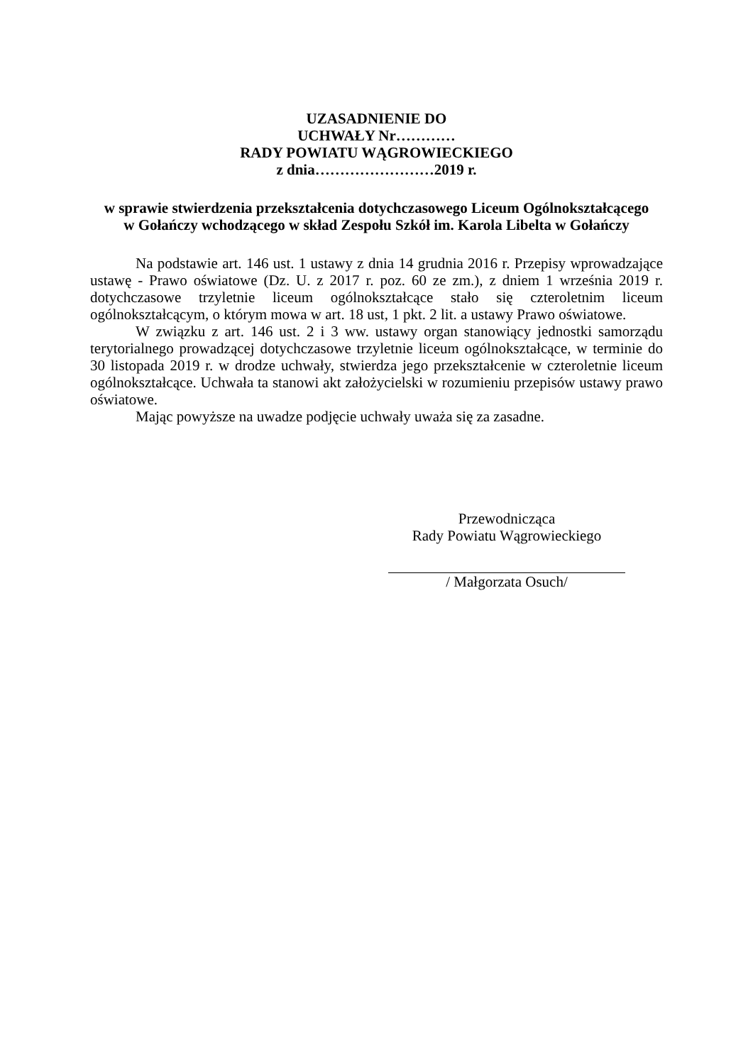UZASADNIENIE DO
UCHWAŁY Nr…………
RADY POWIATU WĄGROWIECKIEGO
z dnia……………………2019 r.
w sprawie stwierdzenia przekształcenia dotychczasowego Liceum Ogólnokształcącego
w Gołańczy wchodzącego w skład Zespołu Szkół im. Karola Libelta w Gołańczy
Na podstawie art. 146 ust. 1 ustawy z dnia 14 grudnia 2016 r. Przepisy wprowadzające ustawę - Prawo oświatowe (Dz. U. z 2017 r. poz. 60 ze zm.), z dniem 1 września 2019 r. dotychczasowe trzyletnie liceum ogólnokształcące stało się czteroletnim liceum ogólnokształcącym, o którym mowa w art. 18 ust, 1 pkt. 2 lit. a ustawy Prawo oświatowe.
W związku z art. 146 ust. 2 i 3 ww. ustawy organ stanowiący jednostki samorządu terytorialnego prowadzącej dotychczasowe trzyletnie liceum ogólnokształcące, w terminie do 30 listopada 2019 r. w drodze uchwały, stwierdza jego przekształcenie w czteroletnie liceum ogólnokształcące. Uchwała ta stanowi akt założycielski w rozumieniu przepisów ustawy prawo oświatowe.
Mając powyższe na uwadze podjęcie uchwały uważa się za zasadne.
Przewodnicząca
Rady Powiatu Wągrowieckiego
/ Małgorzata Osuch/